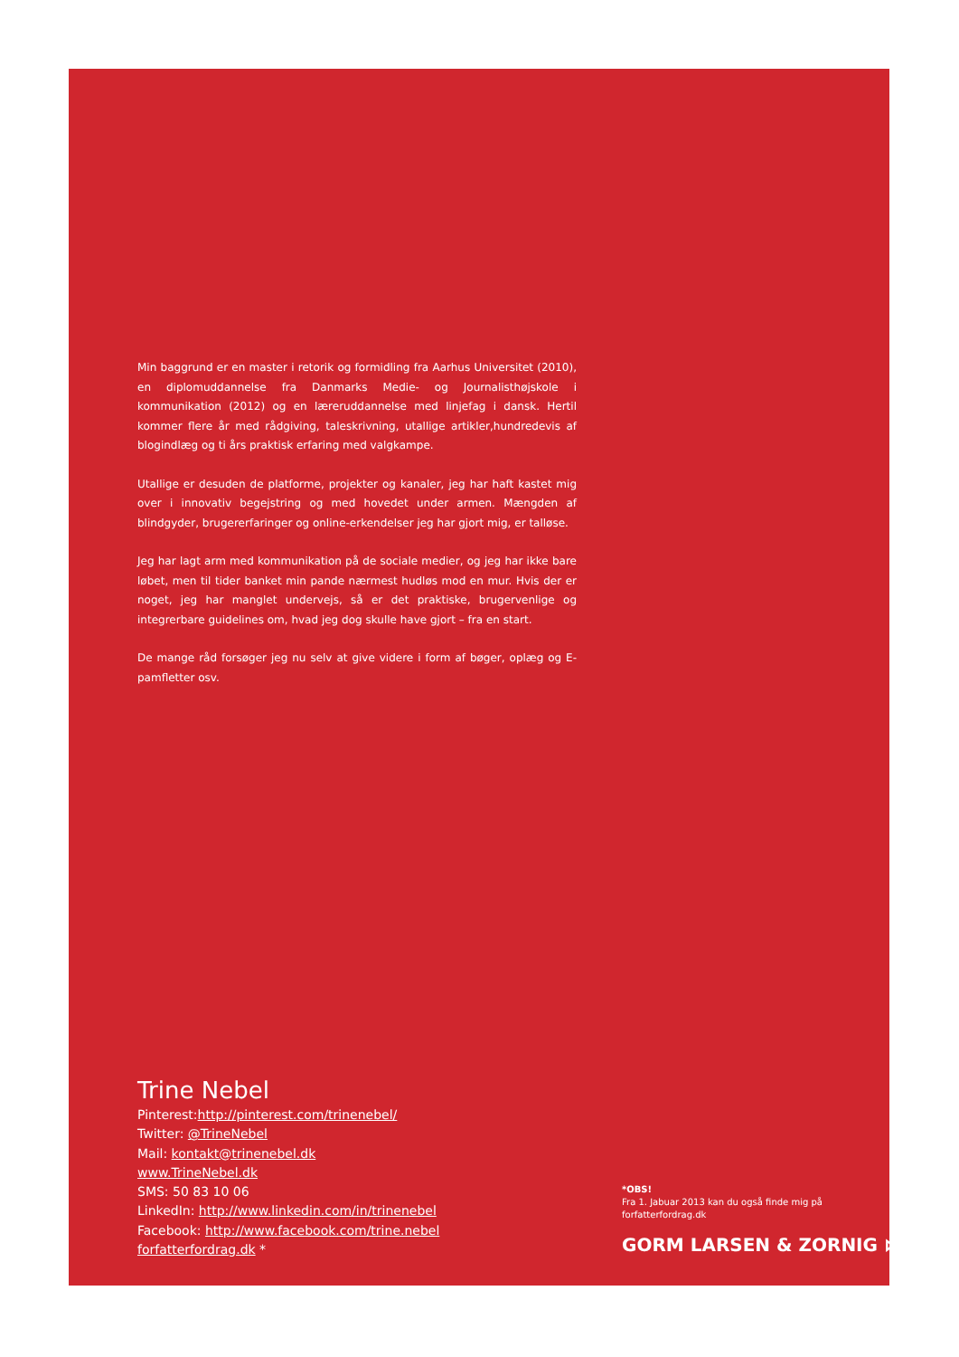Min baggrund er en master i retorik og formidling fra Aarhus Universitet (2010), en diplomuddannelse fra Danmarks Medie- og Journalisthøjskole i kommunikation (2012) og en læreruddannelse med linjefag i dansk. Hertil kommer flere år med rådgiving, taleskrivning, utallige artikler,hundredevis af blogindlæg og ti års praktisk erfaring med valgkampe.
Utallige er desuden de platforme, projekter og kanaler, jeg har haft kastet mig over i innovativ begejstring og med hovedet under armen. Mængden af blindgyder, brugererfaringer og online-erkendelser jeg har gjort mig, er talløse.
Jeg har lagt arm med kommunikation på de sociale medier, og jeg har ikke bare løbet, men til tider banket min pande nærmest hudløs mod en mur. Hvis der er noget, jeg har manglet undervejs, så er det praktiske, brugervenlige og integrerbare guidelines om, hvad jeg dog skulle have gjort – fra en start.
De mange råd forsøger jeg nu selv at give videre i form af bøger, oplæg og E-pamfletter osv.
Trine Nebel
Pinterest:http://pinterest.com/trinenebel/
Twitter: @TrineNebel
Mail: kontakt@trinenebel.dk
www.TrineNebel.dk
SMS: 50 83 10 06
LinkedIn: http://www.linkedin.com/in/trinenebel
Facebook: http://www.facebook.com/trine.nebel
forfatterfordrag.dk *
*OBS!
Fra 1. Jabuar 2013 kan du også finde mig på forfatterfordrag.dk
GORM LARSEN & ZORNIG ⋈